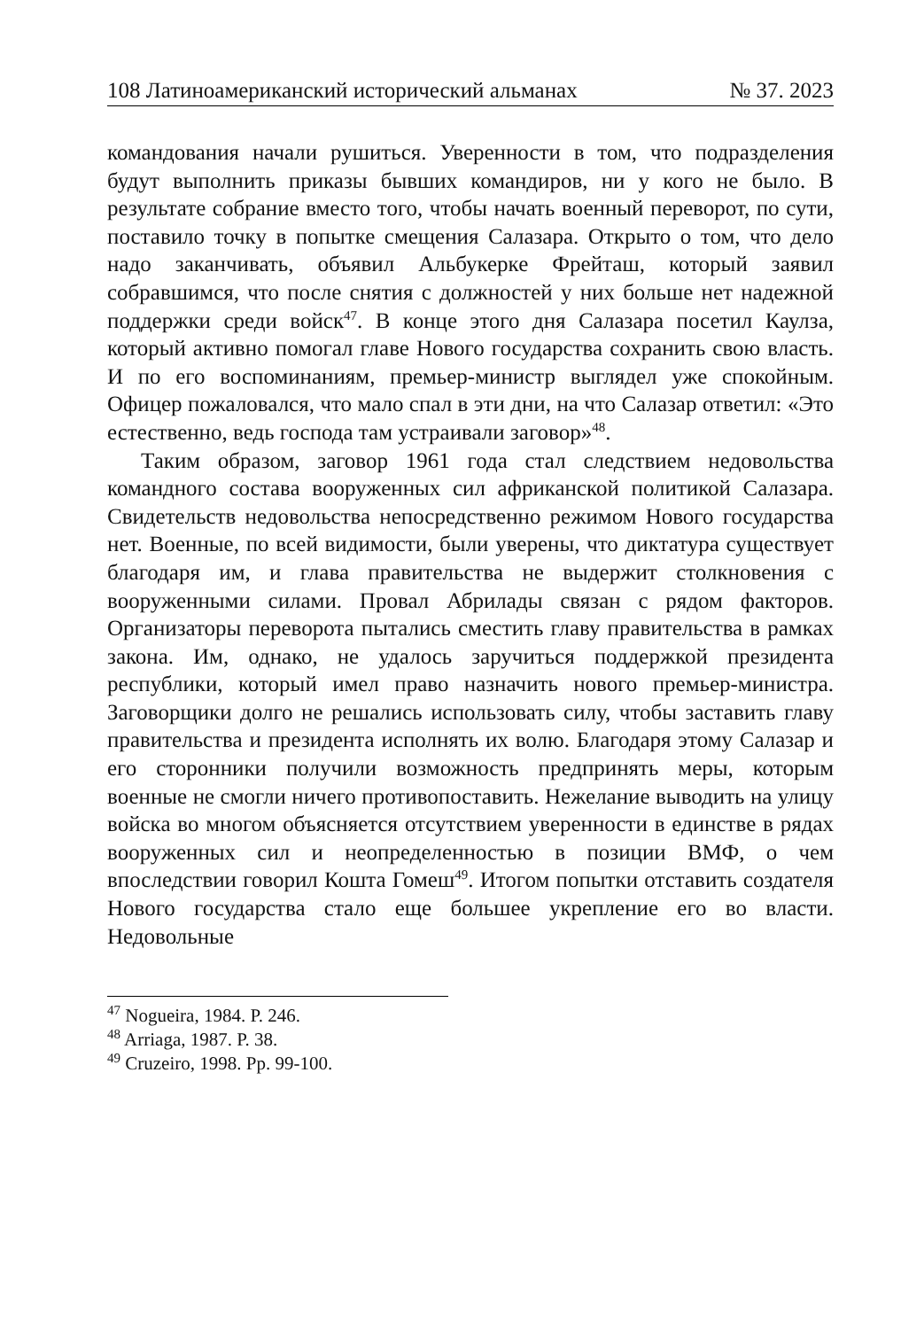108 Латиноамериканский исторический альманах № 37. 2023
командования начали рушиться. Уверенности в том, что подразделения будут выполнить приказы бывших командиров, ни у кого не было. В результате собрание вместо того, чтобы начать военный переворот, по сути, поставило точку в попытке смещения Салазара. Открыто о том, что дело надо заканчивать, объявил Альбукерке Фрейташ, который заявил собравшимся, что после снятия с должностей у них больше нет надежной поддержки среди войск<sup>47</sup>. В конце этого дня Салазара посетил Каулза, который активно помогал главе Нового государства сохранить свою власть. И по его воспоминаниям, премьер-министр выглядел уже спокойным. Офицер пожаловался, что мало спал в эти дни, на что Салазар ответил: «Это естественно, ведь господа там устраивали заговор»<sup>48</sup>.
Таким образом, заговор 1961 года стал следствием недовольства командного состава вооруженных сил африканской политикой Салазара. Свидетельств недовольства непосредственно режимом Нового государства нет. Военные, по всей видимости, были уверены, что диктатура существует благодаря им, и глава правительства не выдержит столкновения с вооруженными силами. Провал Абрилады связан с рядом факторов. Организаторы переворота пытались сместить главу правительства в рамках закона. Им, однако, не удалось заручиться поддержкой президента республики, который имел право назначить нового премьер-министра. Заговорщики долго не решались использовать силу, чтобы заставить главу правительства и президента исполнять их волю. Благодаря этому Салазар и его сторонники получили возможность предпринять меры, которым военные не смогли ничего противопоставить. Нежелание выводить на улицу войска во многом объясняется отсутствием уверенности в единстве в рядах вооруженных сил и неопределенностью в позиции ВМФ, о чем впоследствии говорил Кошта Гомеш<sup>49</sup>. Итогом попытки отставить создателя Нового государства стало еще большее укрепление его во власти. Недовольные
<sup>47</sup> Nogueira, 1984. P. 246.
<sup>48</sup> Arriaga, 1987. P. 38.
<sup>49</sup> Cruzeiro, 1998. Pp. 99-100.